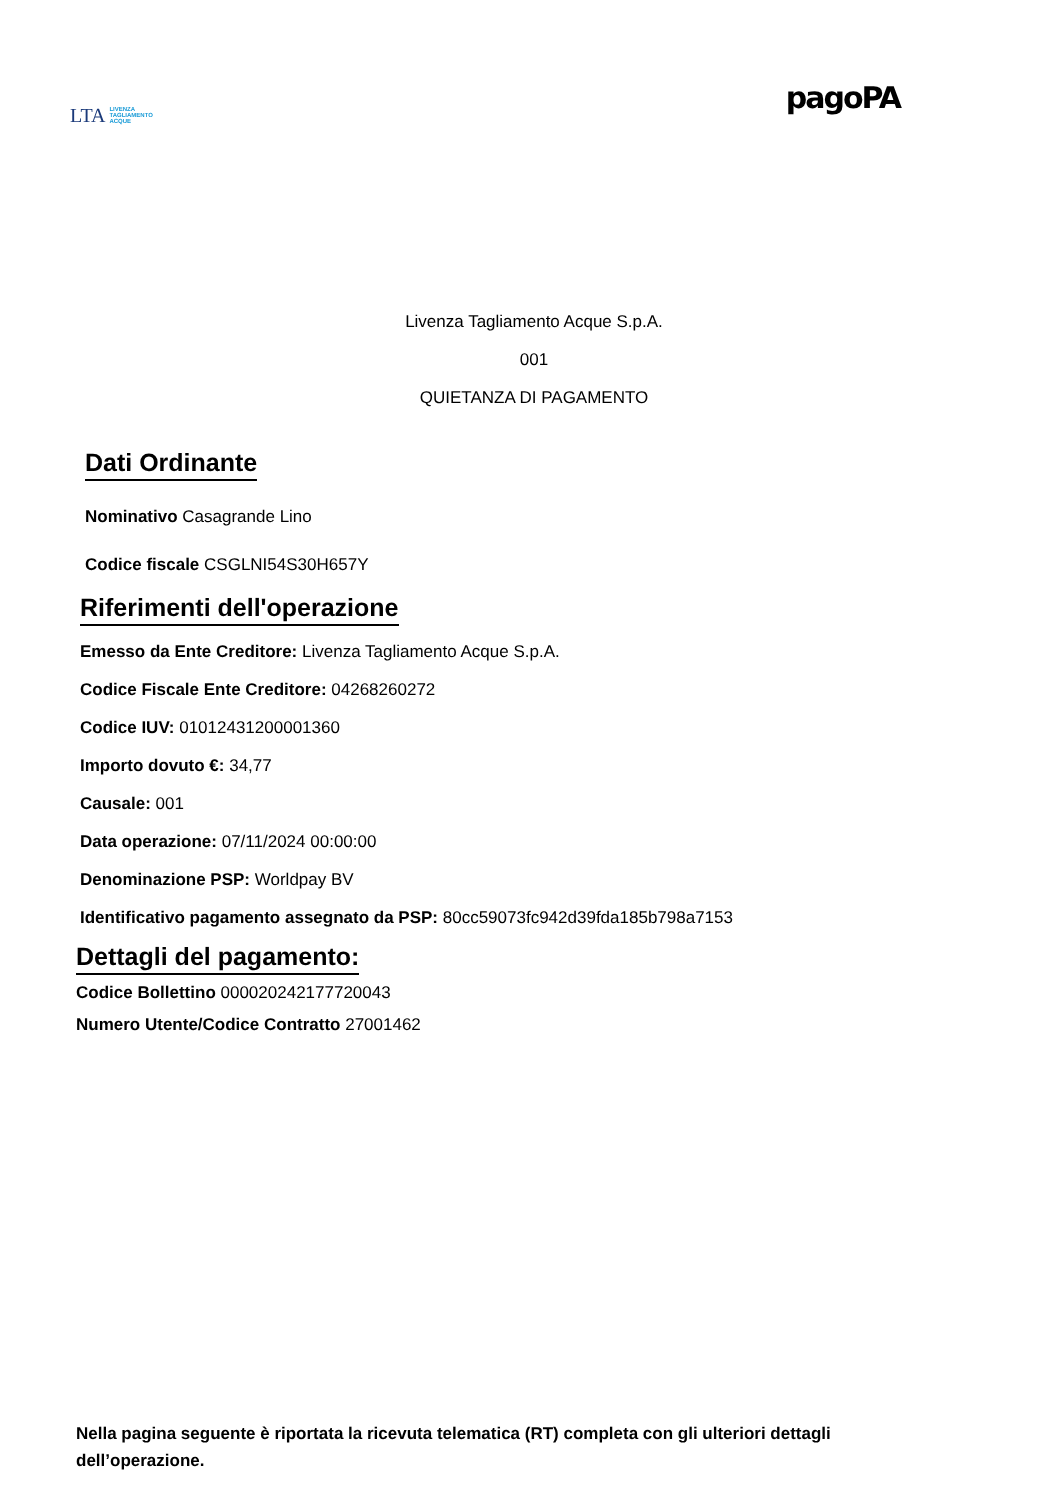LTA LIVENZA
TAGLIAMENTO
ACQUE
pagoPA
Livenza Tagliamento Acque S.p.A.
001
QUIETANZA DI PAGAMENTO
Dati Ordinante
Nominativo Casagrande Lino
Codice fiscale CSGLNI54S30H657Y
Riferimenti dell'operazione
Emesso da Ente Creditore: Livenza Tagliamento Acque S.p.A.
Codice Fiscale Ente Creditore: 04268260272
Codice IUV: 01012431200001360
Importo dovuto €: 34,77
Causale: 001
Data operazione: 07/11/2024 00:00:00
Denominazione PSP: Worldpay BV
Identificativo pagamento assegnato da PSP: 80cc59073fc942d39fda185b798a7153
Dettagli del pagamento:
Codice Bollettino 000020242177720043
Numero Utente/Codice Contratto 27001462
Nella pagina seguente è riportata la ricevuta telematica (RT) completa con gli ulteriori dettagli dell’operazione.